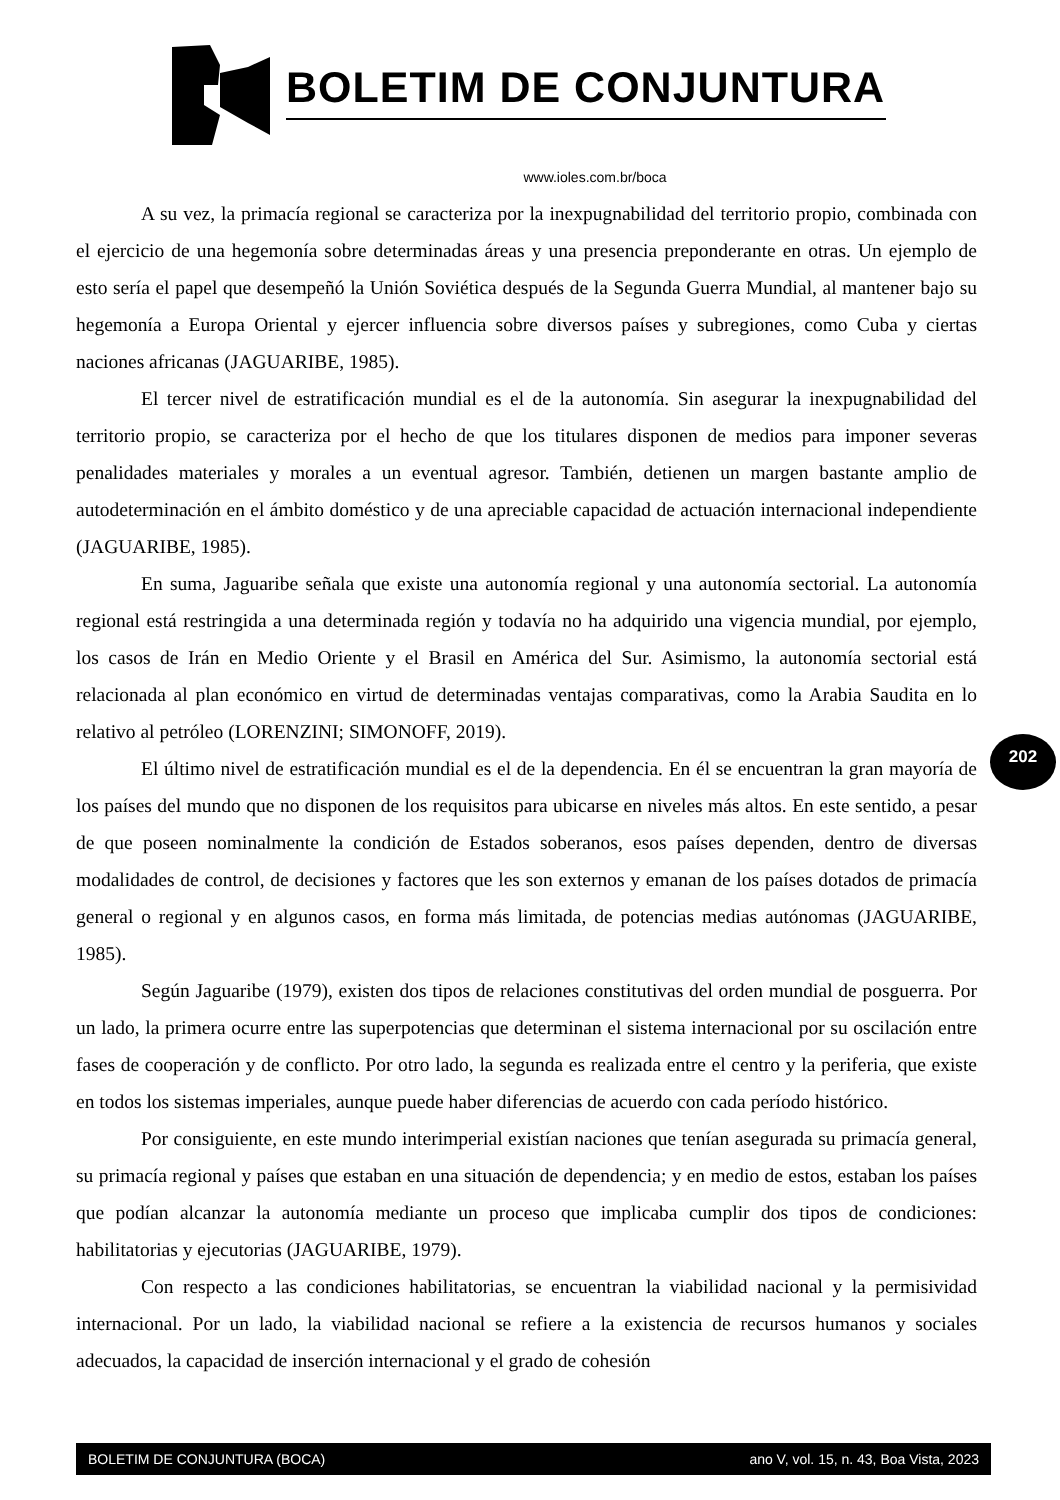BOLETIM DE CONJUNTURA
www.ioles.com.br/boca
A su vez, la primacía regional se caracteriza por la inexpugnabilidad del territorio propio, combinada con el ejercicio de una hegemonía sobre determinadas áreas y una presencia preponderante en otras. Un ejemplo de esto sería el papel que desempeñó la Unión Soviética después de la Segunda Guerra Mundial, al mantener bajo su hegemonía a Europa Oriental y ejercer influencia sobre diversos países y subregiones, como Cuba y ciertas naciones africanas (JAGUARIBE, 1985).
El tercer nivel de estratificación mundial es el de la autonomía. Sin asegurar la inexpugnabilidad del territorio propio, se caracteriza por el hecho de que los titulares disponen de medios para imponer severas penalidades materiales y morales a un eventual agresor. También, detienen un margen bastante amplio de autodeterminación en el ámbito doméstico y de una apreciable capacidad de actuación internacional independiente (JAGUARIBE, 1985).
En suma, Jaguaribe señala que existe una autonomía regional y una autonomía sectorial. La autonomía regional está restringida a una determinada región y todavía no ha adquirido una vigencia mundial, por ejemplo, los casos de Irán en Medio Oriente y el Brasil en América del Sur. Asimismo, la autonomía sectorial está relacionada al plan económico en virtud de determinadas ventajas comparativas, como la Arabia Saudita en lo relativo al petróleo (LORENZINI; SIMONOFF, 2019).
El último nivel de estratificación mundial es el de la dependencia. En él se encuentran la gran mayoría de los países del mundo que no disponen de los requisitos para ubicarse en niveles más altos. En este sentido, a pesar de que poseen nominalmente la condición de Estados soberanos, esos países dependen, dentro de diversas modalidades de control, de decisiones y factores que les son externos y emanan de los países dotados de primacía general o regional y en algunos casos, en forma más limitada, de potencias medias autónomas (JAGUARIBE, 1985).
Según Jaguaribe (1979), existen dos tipos de relaciones constitutivas del orden mundial de posguerra. Por un lado, la primera ocurre entre las superpotencias que determinan el sistema internacional por su oscilación entre fases de cooperación y de conflicto. Por otro lado, la segunda es realizada entre el centro y la periferia, que existe en todos los sistemas imperiales, aunque puede haber diferencias de acuerdo con cada período histórico.
Por consiguiente, en este mundo interimperial existían naciones que tenían asegurada su primacía general, su primacía regional y países que estaban en una situación de dependencia; y en medio de estos, estaban los países que podían alcanzar la autonomía mediante un proceso que implicaba cumplir dos tipos de condiciones: habilitatorias y ejecutorias (JAGUARIBE, 1979).
Con respecto a las condiciones habilitatorias, se encuentran la viabilidad nacional y la permisividad internacional. Por un lado, la viabilidad nacional se refiere a la existencia de recursos humanos y sociales adecuados, la capacidad de inserción internacional y el grado de cohesión
202
BOLETIM DE CONJUNTURA (BOCA) ano V, vol. 15, n. 43, Boa Vista, 2023